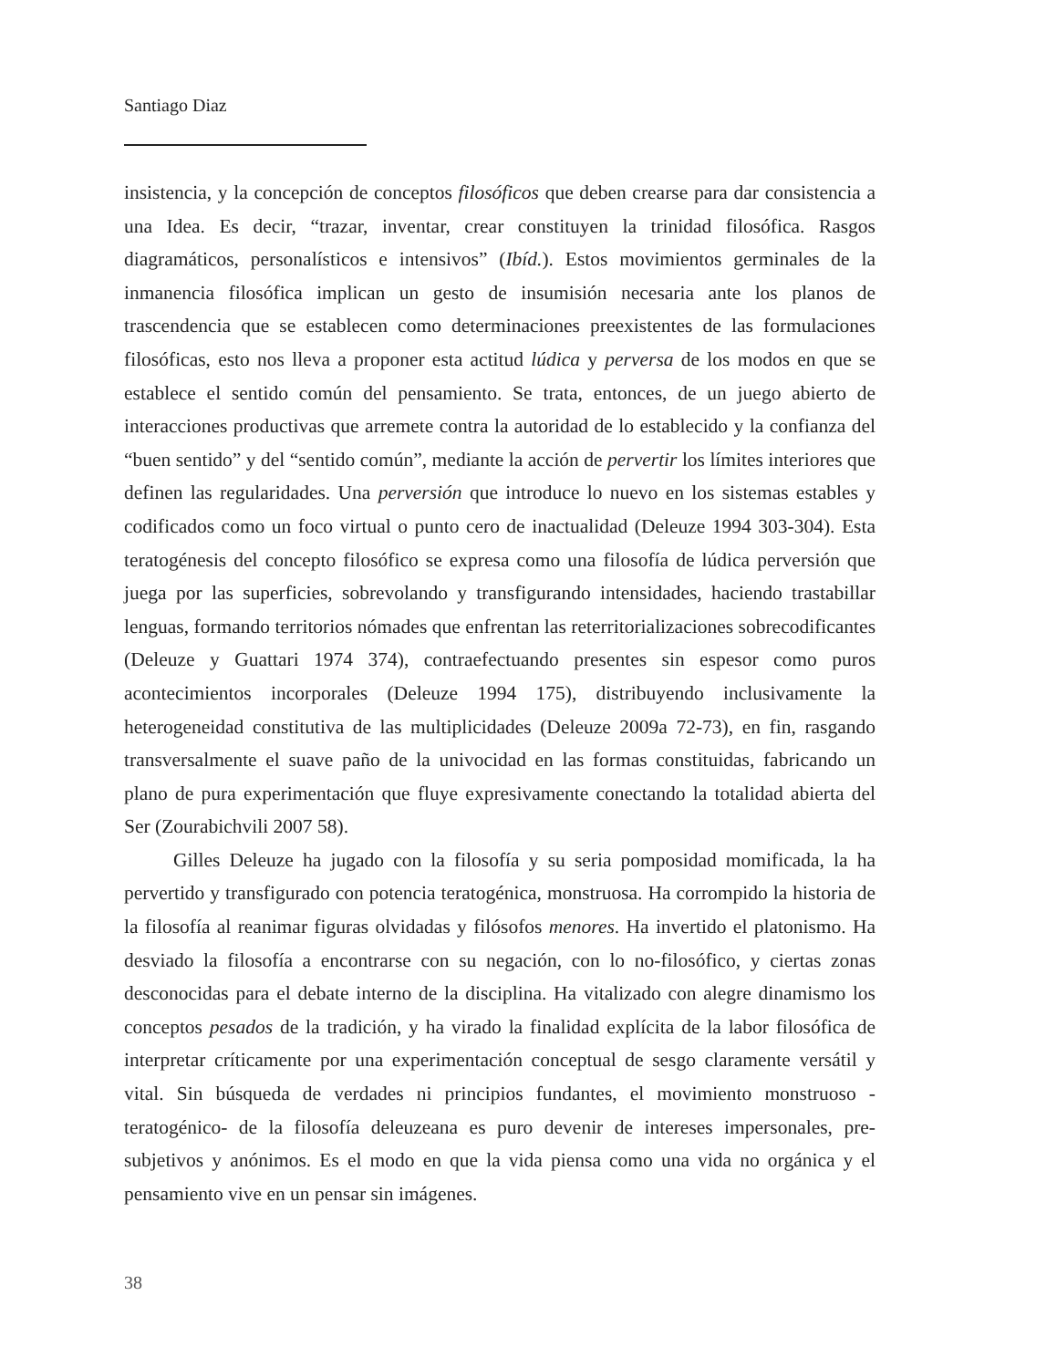Santiago Diaz
insistencia, y la concepción de conceptos filosóficos que deben crearse para dar consistencia a una Idea. Es decir, “trazar, inventar, crear constituyen la trinidad filosófica. Rasgos diagramáticos, personalísticos e intensivos” (Ibíd.). Estos movimientos germinales de la inmanencia filosófica implican un gesto de insumisión necesaria ante los planos de trascendencia que se establecen como determinaciones preexistentes de las formulaciones filosóficas, esto nos lleva a proponer esta actitud lúdica y perversa de los modos en que se establece el sentido común del pensamiento. Se trata, entonces, de un juego abierto de interacciones productivas que arremete contra la autoridad de lo establecido y la confianza del “buen sentido” y del “sentido común”, mediante la acción de pervertir los límites interiores que definen las regularidades. Una perversión que introduce lo nuevo en los sistemas estables y codificados como un foco virtual o punto cero de inactualidad (Deleuze 1994 303-304). Esta teratogénesis del concepto filosófico se expresa como una filosofía de lúdica perversión que juega por las superficies, sobrevolando y transfigurando intensidades, haciendo trastabillar lenguas, formando territorios nómades que enfrentan las reterritorializaciones sobrecodificantes (Deleuze y Guattari 1974 374), contraefectuando presentes sin espesor como puros acontecimientos incorporales (Deleuze 1994 175), distribuyendo inclusivamente la heterogeneidad constitutiva de las multiplicidades (Deleuze 2009a 72-73), en fin, rasgando transversalmente el suave paño de la univocidad en las formas constituidas, fabricando un plano de pura experimentación que fluye expresivamente conectando la totalidad abierta del Ser (Zourabichvili 2007 58).
Gilles Deleuze ha jugado con la filosofía y su seria pomposidad momificada, la ha pervertido y transfigurado con potencia teratogénica, monstruosa. Ha corrompido la historia de la filosofía al reanimar figuras olvidadas y filósofos menores. Ha invertido el platonismo. Ha desviado la filosofía a encontrarse con su negación, con lo no-filosófico, y ciertas zonas desconocidas para el debate interno de la disciplina. Ha vitalizado con alegre dinamismo los conceptos pesados de la tradición, y ha virado la finalidad explícita de la labor filosófica de interpretar críticamente por una experimentación conceptual de sesgo claramente versátil y vital. Sin búsqueda de verdades ni principios fundantes, el movimiento monstruoso -teratogénico- de la filosofía deleuzeana es puro devenir de intereses impersonales, pre-subjetivos y anónimos. Es el modo en que la vida piensa como una vida no orgánica y el pensamiento vive en un pensar sin imágenes.
38